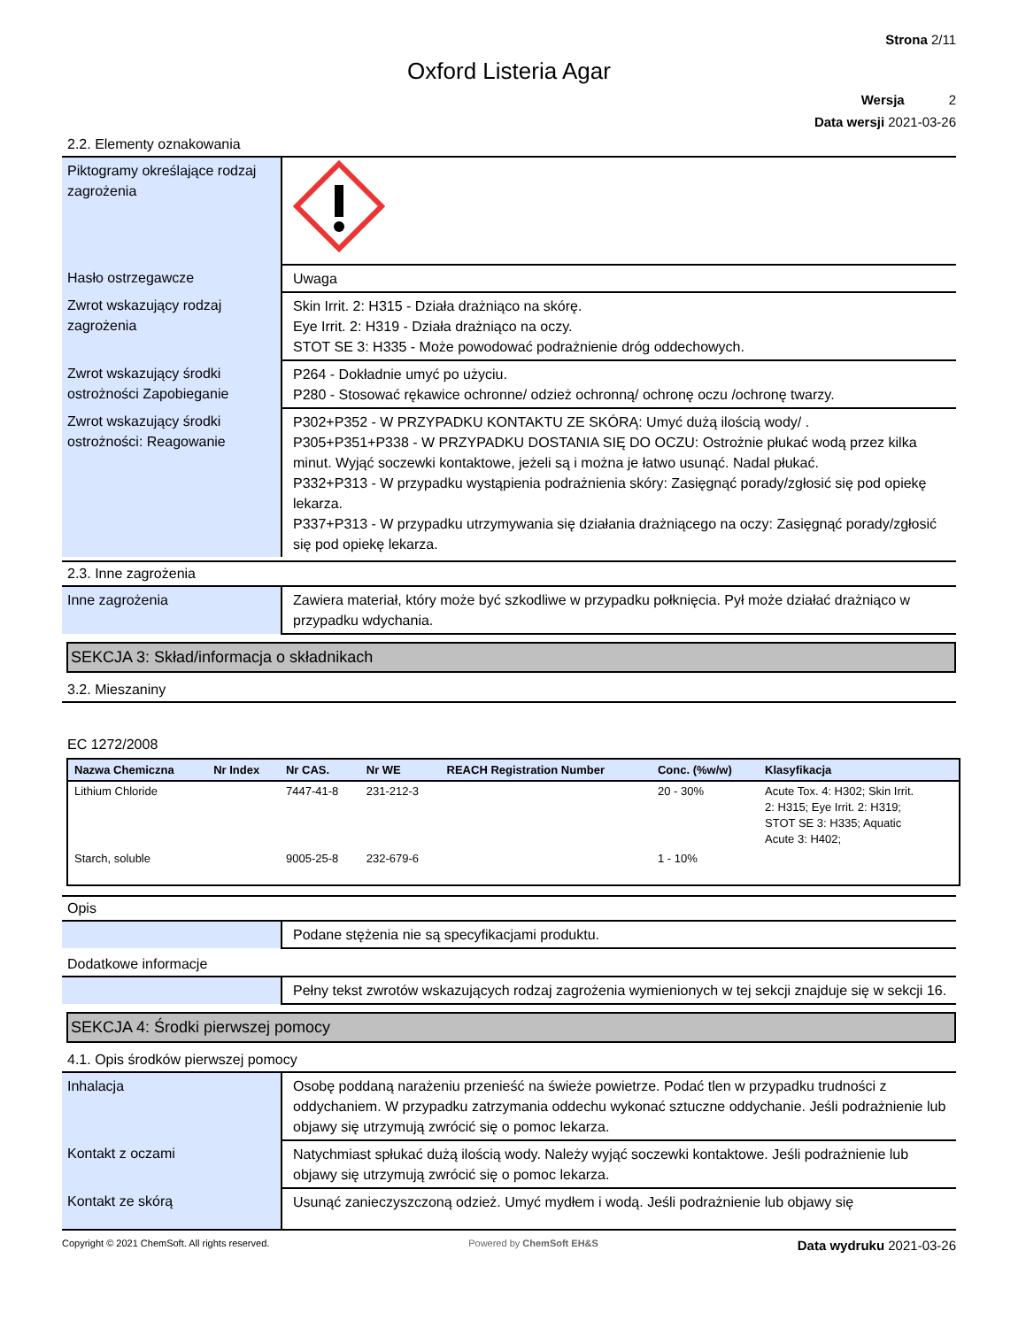Strona 2/11
Oxford Listeria Agar
Wersja 2
Data wersji 2021-03-26
2.2. Elementy oznakowania
| Piktogramy określające rodzaj zagrożenia | |
| Hasło ostrzegawcze | Uwaga |
| Zwrot wskazujący rodzaj zagrożenia | Skin Irrit. 2: H315 - Działa drażniąco na skórę. Eye Irrit. 2: H319 - Działa drażniąco na oczy. STOT SE 3: H335 - Może powodować podrażnienie dróg oddechowych. |
| Zwrot wskazujący środki ostrożności Zapobieganie | P264 - Dokładnie umyć po użyciu. P280 - Stosować rękawice ochronne/ odzież ochronną/ ochronę oczu /ochronę twarzy. |
| Zwrot wskazujący środki ostrożności: Reagowanie | P302+P352 - W PRZYPADKU KONTAKTU ZE SKÓRĄ: Umyć dużą ilością wody/ . P305+P351+P338 - W PRZYPADKU DOSTANIA SIĘ DO OCZU: Ostrożnie płukać wodą przez kilka minut. Wyjąć soczewki kontaktowe, jeżeli są i można je łatwo usunąć. Nadal płukać. P332+P313 - W przypadku wystąpienia podrażnienia skóry: Zasięgnąć porady/zgłosić się pod opiekę lekarza. P337+P313 - W przypadku utrzymywania się działania drażniącego na oczy: Zasięgnąć porady/zgłosić się pod opiekę lekarza. |
2.3. Inne zagrożenia
| Inne zagrożenia | Zawiera materiał, który może być szkodliwe w przypadku połknięcia. Pył może działać drażniąco w przypadku wdychania. |
SEKCJA 3: Skład/informacja o składnikach
3.2. Mieszaniny
EC 1272/2008
| Nazwa Chemiczna | Nr Index | Nr CAS. | Nr WE | REACH Registration Number | Conc. (%w/w) | Klasyfikacja |
| --- | --- | --- | --- | --- | --- | --- |
| Lithium Chloride | | 7447-41-8 | 231-212-3 | | 20 - 30% | Acute Tox. 4: H302; Skin Irrit. 2: H315; Eye Irrit. 2: H319; STOT SE 3: H335; Aquatic Acute 3: H402; |
| Starch, soluble | | 9005-25-8 | 232-679-6 | | 1 - 10% | |
Opis
| | Podane stężenia nie są specyfikacjami produktu. |
Dodatkowe informacje
| | Pełny tekst zwrotów wskazujących rodzaj zagrożenia wymienionych w tej sekcji znajduje się w sekcji 16. |
SEKCJA 4: Środki pierwszej pomocy
4.1. Opis środków pierwszej pomocy
| Inhalacja | Osobę poddaną narażeniu przenieść na świeże powietrze. Podać tlen w przypadku trudności z oddychaniem. W przypadku zatrzymania oddechu wykonać sztuczne oddychanie. Jeśli podrażnienie lub objawy się utrzymują zwrócić się o pomoc lekarza. |
| Kontakt z oczami | Natychmiast spłukać dużą ilością wody. Należy wyjąć soczewki kontaktowe. Jeśli podrażnienie lub objawy się utrzymują zwrócić się o pomoc lekarza. |
| Kontakt ze skórą | Usunąć zanieczyszczoną odzież. Umyć mydłem i wodą. Jeśli podrażnienie lub objawy się |
Copyright © 2021 ChemSoft. All rights reserved. Powered by ChemSoft EH&S Data wydruku 2021-03-26